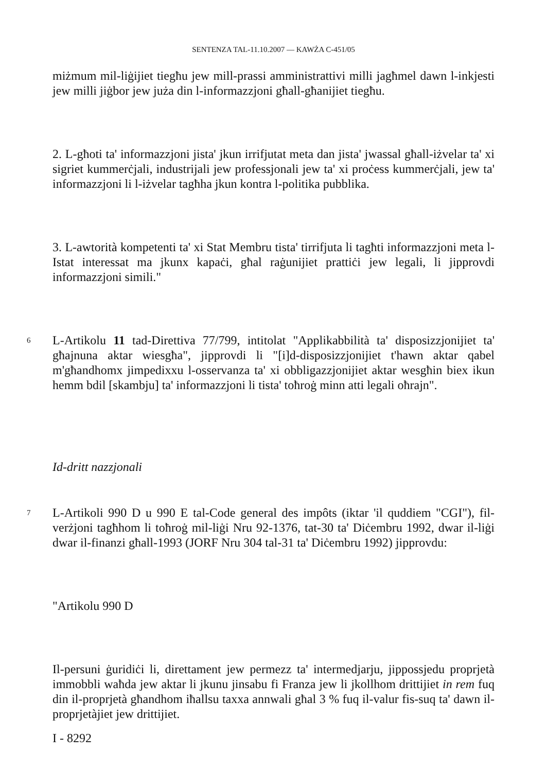SENTENZA TAL-11.10.2007 — KAWŻA C-451/05
miżmum mil-liġijiet tiegħu jew mill-prassi amministrattivi milli jagħmel dawn l-inkjesti jew milli jiġbor jew juża din l-informazzjoni għall-għanijiet tiegħu.
2. L-għoti ta' informazzjoni jista' jkun irrifjutat meta dan jista' jwassal għall-iżvelar ta' xi sigriet kummerċjali, industrijali jew professjonali jew ta' xi proċess kummerċjali, jew ta' informazzjoni li l-iżvelar tagħha jkun kontra l-politika pubblika.
3. L-awtorità kompetenti ta' xi Stat Membru tista' tirrifjuta li tagħti informazzjoni meta l-Istat interessat ma jkunx kapaċi, għal raġunijiet prattiċi jew legali, li jipprovdi informazzjoni simili."
6
L-Artikolu 11 tad-Direttiva 77/799, intitolat "Applikabbilità ta' disposizzjonijiet ta' għajnuna aktar wiesgħa", jipprovdi li "[i]d-disposizzjonijiet t'hawn aktar qabel m'għandhomx jimpedixxu l-osservanza ta' xi obbligazzjonijiet aktar wesgħin biex ikun hemm bdil [skambju] ta' informazzjoni li tista' toħroġ minn atti legali oħrajn".
Id-dritt nazzjonali
7
L-Artikoli 990 D u 990 E tal-Code general des impôts (iktar 'il quddiem "CGI"), fil-verżjoni tagħhom li toħroġ mil-liġi Nru 92-1376, tat-30 ta' Diċembru 1992, dwar il-liġi dwar il-finanzi għall-1993 (JORF Nru 304 tal-31 ta' Diċembru 1992) jipprovdu:
"Artikolu 990 D
Il-persuni ġuridiċi li, direttament jew permezz ta' intermedjarju, jippossjedu proprjetà immobbli waħda jew aktar li jkunu jinsabu fi Franza jew li jkollhom drittijiet in rem fuq din il-proprjetà għandhom iħallsu taxxa annwali għal 3 % fuq il-valur fis-suq ta' dawn il-proprjetàjiet jew drittijiet.
I - 8292